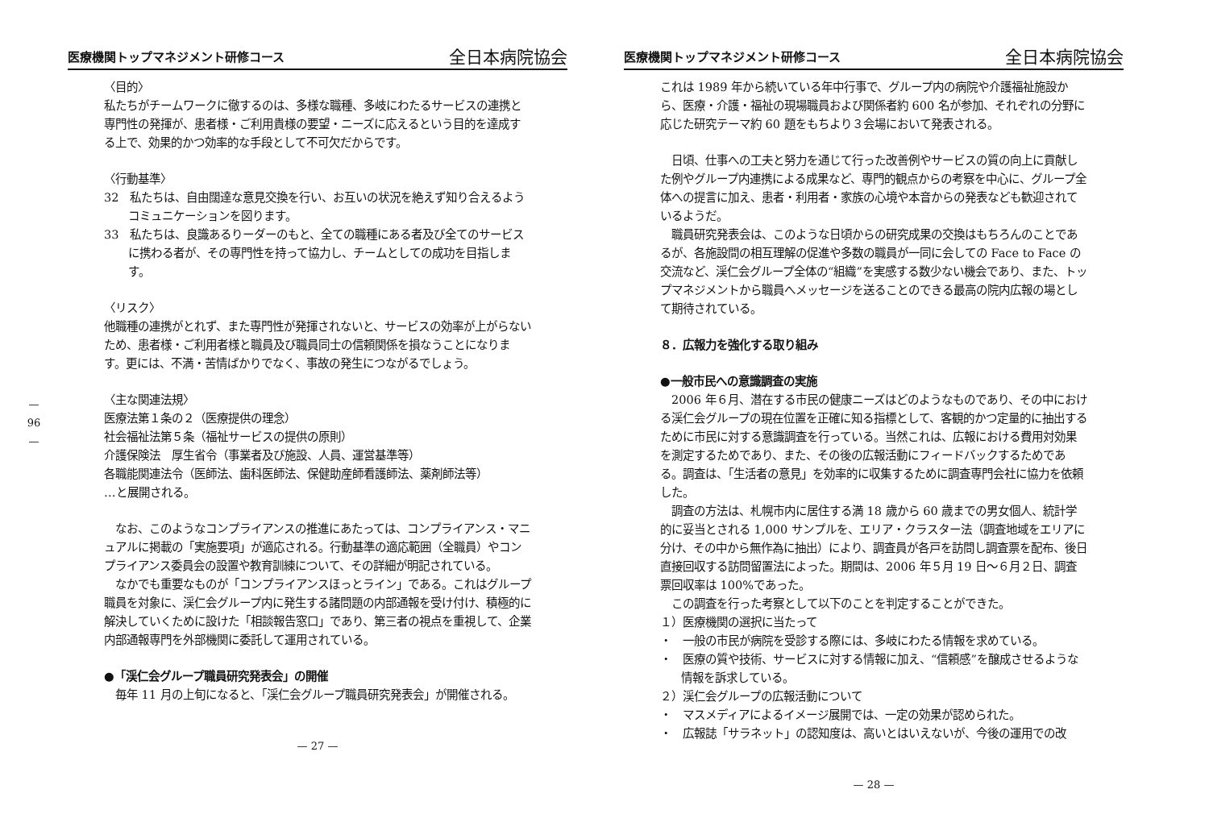—
96
—
医療機関トップマネジメント研修コース 全日本病院協会
〈目的〉
私たちがチームワークに徹するのは、多様な職種、多岐にわたるサービスの連携と専門性の発揮が、患者様・ご利用貴様の要望・ニーズに応えるという目的を達成する上で、効果的かつ効率的な手段として不可欠だからです。
〈行動基準〉
32　私たちは、自由闊達な意見交換を行い、お互いの状況を絶えず知り合えるようコミュニケーションを図ります。
33　私たちは、良識あるりーダーのもと、全ての職種にある者及び全てのサービスに携わる者が、その専門性を持って協力し、チームとしての成功を目指します。
〈リスク〉
他職種の連携がとれず、また専門性が発揮されないと、サービスの効率が上がらないため、患者様・ご利用者様と職員及び職員同士の信頼関係を損なうことになります。更には、不満・苦情ばかりでなく、事故の発生につながるでしょう。
〈主な関連法規〉
医療法第１条の２（医療提供の理念）
社会福祉法第５条（福祉サービスの提供の原則）
介護保険法　厚生省令（事業者及び施設、人員、運営基準等）
各職能関連法令（医師法、歯科医師法、保健助産師看護師法、薬剤師法等）
…と展開される。
　なお、このようなコンプライアンスの推進にあたっては、コンプライアンス・マニュアルに掲載の「実施要項」が適応される。行動基準の適応範囲（全職員）やコンプライアンス委員会の設置や教育訓練について、その詳細が明記されている。
　なかでも重要なものが「コンプライアンスほっとライン」である。これはグループ職員を対象に、渓仁会グループ内に発生する諸問題の内部通報を受け付け、積極的に解決していくために設けた「相談報告窓口」であり、第三者の視点を重視して、企業内部通報専門を外部機関に委託して運用されている。
●「渓仁会グループ職員研究発表会」の開催
　毎年 11 月の上旬になると、「渓仁会グループ職員研究発表会」が開催される。
— 27 —
医療機関トップマネジメント研修コース 全日本病院協会
これは 1989 年から続いている年中行事で、グループ内の病院や介護福祉施設から、医療・介護・福祉の現場職員および関係者約 600 名が参加、それぞれの分野に応じた研究テーマ約 60 題をもちより３会場において発表される。
　日頃、仕事への工夫と努力を通じて行った改善例やサービスの質の向上に貢献した例やグループ内連携による成果など、専門的観点からの考察を中心に、グループ全体への提言に加え、患者・利用者・家族の心境や本音からの発表なども歓迎されているようだ。
　職員研究発表会は、このような日頃からの研究成果の交換はもちろんのことであるが、各施設間の相互理解の促進や多数の職員が一同に会しての Face to Face の交流など、渓仁会グループ全体の“組織”を実感する数少ない機会であり、また、トップマネジメントから職員へメッセージを送ることのできる最高の院内広報の場として期待されている。
８．広報力を強化する取り組み
●一般市民への意識調査の実施
　2006 年６月、潜在する市民の健康ニーズはどのようなものであり、その中における渓仁会グループの現在位置を正確に知る指標として、客観的かつ定量的に抽出するために市民に対する意識調査を行っている。当然これは、広報における費用対効果を測定するためであり、また、その後の広報活動にフィードバックするためである。調査は、「生活者の意見」を効率的に収集するために調査専門会社に協力を依頼した。
　調査の方法は、札幌市内に居住する満 18 歳から 60 歳までの男女個人、統計学的に妥当とされる 1,000 サンプルを、エリア・クラスター法（調査地域をエリアに分け、その中から無作為に抽出）により、調査員が各戸を訪問し調査票を配布、後日直接回収する訪問留置法によった。期間は、2006 年５月 19 日～６月２日、調査票回収率は 100%であった。
　この調査を行った考察として以下のことを判定することができた。
１）医療機関の選択に当たって
・　一般の市民が病院を受診する際には、多岐にわたる情報を求めている。
・　医療の質や技術、サービスに対する情報に加え、“信頼感”を醸成させるような情報を訴求している。
２）渓仁会グループの広報活動について
・　マスメディアによるイメージ展開では、一定の効果が認められた。
・　広報誌「サラネット」の認知度は、高いとはいえないが、今後の運用での改
— 28 —